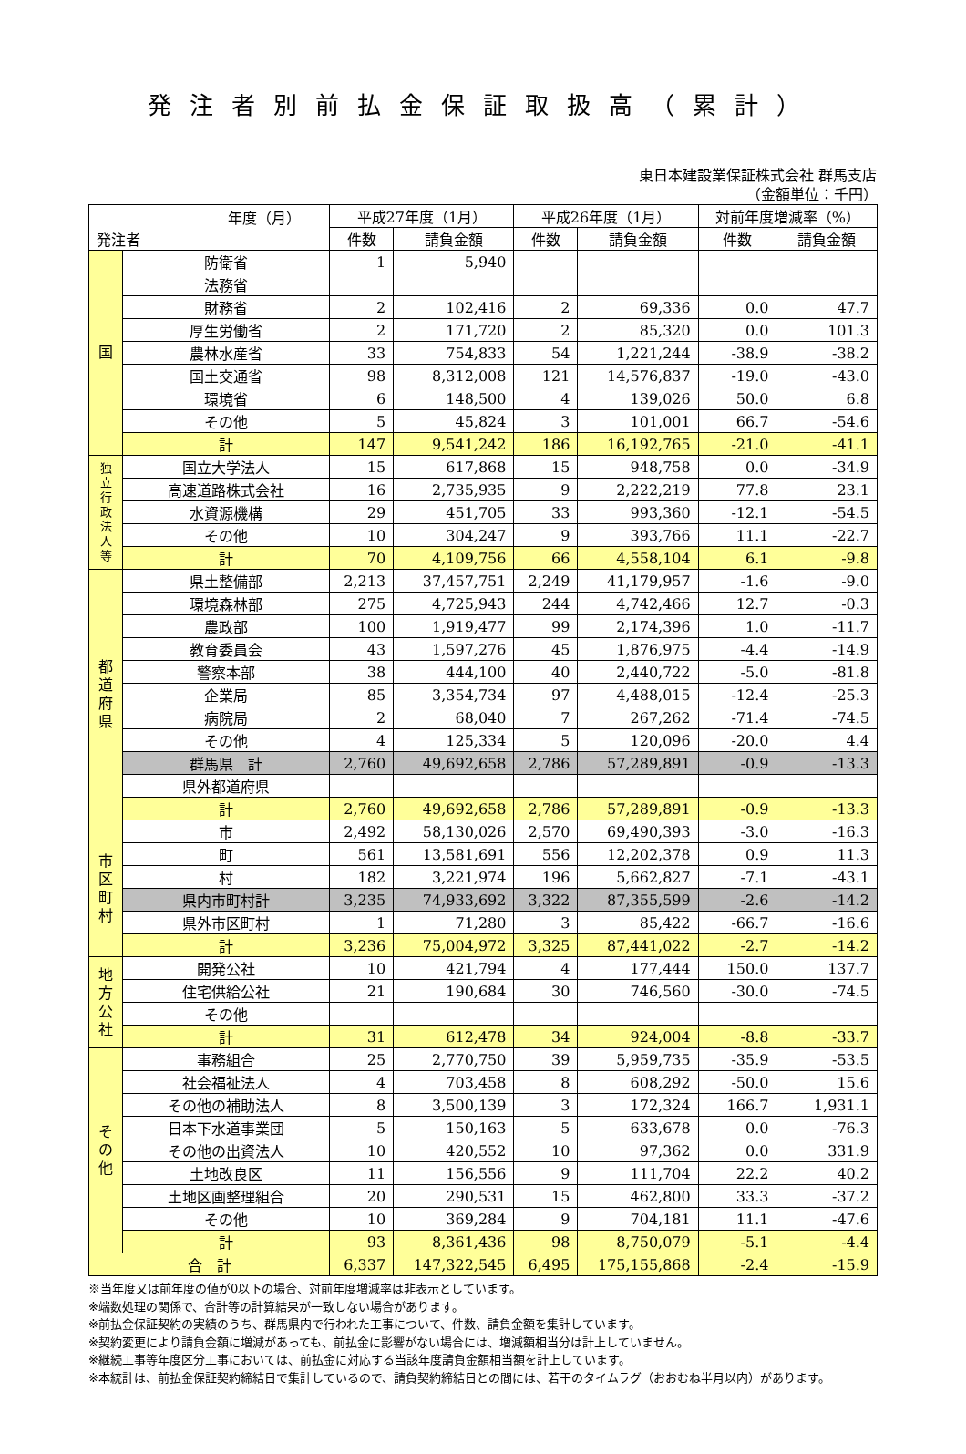発注者別前払金保証取扱高（累計）
東日本建設業保証株式会社 群馬支店
（金額単位：千円）
| 年度（月） 発注者 | | 平成27年度（1月） | | 平成26年度（1月） | | 対前年度増減率（%） | |
| --- | --- | --- | --- | --- | --- | --- | --- |
| | | 件数 | 請負金額 | 件数 | 請負金額 | 件数 | 請負金額 |
| 国 | 防衛省 | 1 | 5,940 | | | | |
| | 法務省 | | | | | | |
| | 財務省 | 2 | 102,416 | 2 | 69,336 | 0.0 | 47.7 |
| | 厚生労働省 | 2 | 171,720 | 2 | 85,320 | 0.0 | 101.3 |
| | 農林水産省 | 33 | 754,833 | 54 | 1,221,244 | -38.9 | -38.2 |
| | 国土交通省 | 98 | 8,312,008 | 121 | 14,576,837 | -19.0 | -43.0 |
| | 環境省 | 6 | 148,500 | 4 | 139,026 | 50.0 | 6.8 |
| | その他 | 5 | 45,824 | 3 | 101,001 | 66.7 | -54.6 |
| | 計 | 147 | 9,541,242 | 186 | 16,192,765 | -21.0 | -41.1 |
| 独 立 行 政 法 人 等 | 国立大学法人 | 15 | 617,868 | 15 | 948,758 | 0.0 | -34.9 |
| | 高速道路株式会社 | 16 | 2,735,935 | 9 | 2,222,219 | 77.8 | 23.1 |
| | 水資源機構 | 29 | 451,705 | 33 | 993,360 | -12.1 | -54.5 |
| | その他 | 10 | 304,247 | 9 | 393,766 | 11.1 | -22.7 |
| | 計 | 70 | 4,109,756 | 66 | 4,558,104 | 6.1 | -9.8 |
| 都 道 府 県 | 県土整備部 | 2,213 | 37,457,751 | 2,249 | 41,179,957 | -1.6 | -9.0 |
| | 環境森林部 | 275 | 4,725,943 | 244 | 4,742,466 | 12.7 | -0.3 |
| | 農政部 | 100 | 1,919,477 | 99 | 2,174,396 | 1.0 | -11.7 |
| | 教育委員会 | 43 | 1,597,276 | 45 | 1,876,975 | -4.4 | -14.9 |
| | 警察本部 | 38 | 444,100 | 40 | 2,440,722 | -5.0 | -81.8 |
| | 企業局 | 85 | 3,354,734 | 97 | 4,488,015 | -12.4 | -25.3 |
| | 病院局 | 2 | 68,040 | 7 | 267,262 | -71.4 | -74.5 |
| | その他 | 4 | 125,334 | 5 | 120,096 | -20.0 | 4.4 |
| | 群馬県 計 | 2,760 | 49,692,658 | 2,786 | 57,289,891 | -0.9 | -13.3 |
| | 県外都道府県 | | | | | | |
| | 計 | 2,760 | 49,692,658 | 2,786 | 57,289,891 | -0.9 | -13.3 |
| 市 区 町 村 | 市 | 2,492 | 58,130,026 | 2,570 | 69,490,393 | -3.0 | -16.3 |
| | 町 | 561 | 13,581,691 | 556 | 12,202,378 | 0.9 | 11.3 |
| | 村 | 182 | 3,221,974 | 196 | 5,662,827 | -7.1 | -43.1 |
| | 県内市町村計 | 3,235 | 74,933,692 | 3,322 | 87,355,599 | -2.6 | -14.2 |
| | 県外市区町村 | 1 | 71,280 | 3 | 85,422 | -66.7 | -16.6 |
| | 計 | 3,236 | 75,004,972 | 3,325 | 87,441,022 | -2.7 | -14.2 |
| 地 方 公 社 | 開発公社 | 10 | 421,794 | 4 | 177,444 | 150.0 | 137.7 |
| | 住宅供給公社 | 21 | 190,684 | 30 | 746,560 | -30.0 | -74.5 |
| | その他 | | | | | | |
| | 計 | 31 | 612,478 | 34 | 924,004 | -8.8 | -33.7 |
| そ の 他 | 事務組合 | 25 | 2,770,750 | 39 | 5,959,735 | -35.9 | -53.5 |
| | 社会福祉法人 | 4 | 703,458 | 8 | 608,292 | -50.0 | 15.6 |
| | その他の補助法人 | 8 | 3,500,139 | 3 | 172,324 | 166.7 | 1,931.1 |
| | 日本下水道事業団 | 5 | 150,163 | 5 | 633,678 | 0.0 | -76.3 |
| | その他の出資法人 | 10 | 420,552 | 10 | 97,362 | 0.0 | 331.9 |
| | 土地改良区 | 11 | 156,556 | 9 | 111,704 | 22.2 | 40.2 |
| | 土地区画整理組合 | 20 | 290,531 | 15 | 462,800 | 33.3 | -37.2 |
| | その他 | 10 | 369,284 | 9 | 704,181 | 11.1 | -47.6 |
| | 計 | 93 | 8,361,436 | 98 | 8,750,079 | -5.1 | -4.4 |
| 合 計 | | 6,337 | 147,322,545 | 6,495 | 175,155,868 | -2.4 | -15.9 |
※当年度又は前年度の値が0以下の場合、対前年度増減率は非表示としています。
※端数処理の関係で、合計等の計算結果が一致しない場合があります。
※前払金保証契約の実績のうち、群馬県内で行われた工事について、件数、請負金額を集計しています。
※契約変更により請負金額に増減があっても、前払金に影響がない場合には、増減額相当分は計上していません。
※継続工事等年度区分工事においては、前払金に対応する当該年度請負金額相当額を計上しています。
※本統計は、前払金保証契約締結日で集計しているので、請負契約締結日との間には、若干のタイムラグ（おおむね半月以内）があります。